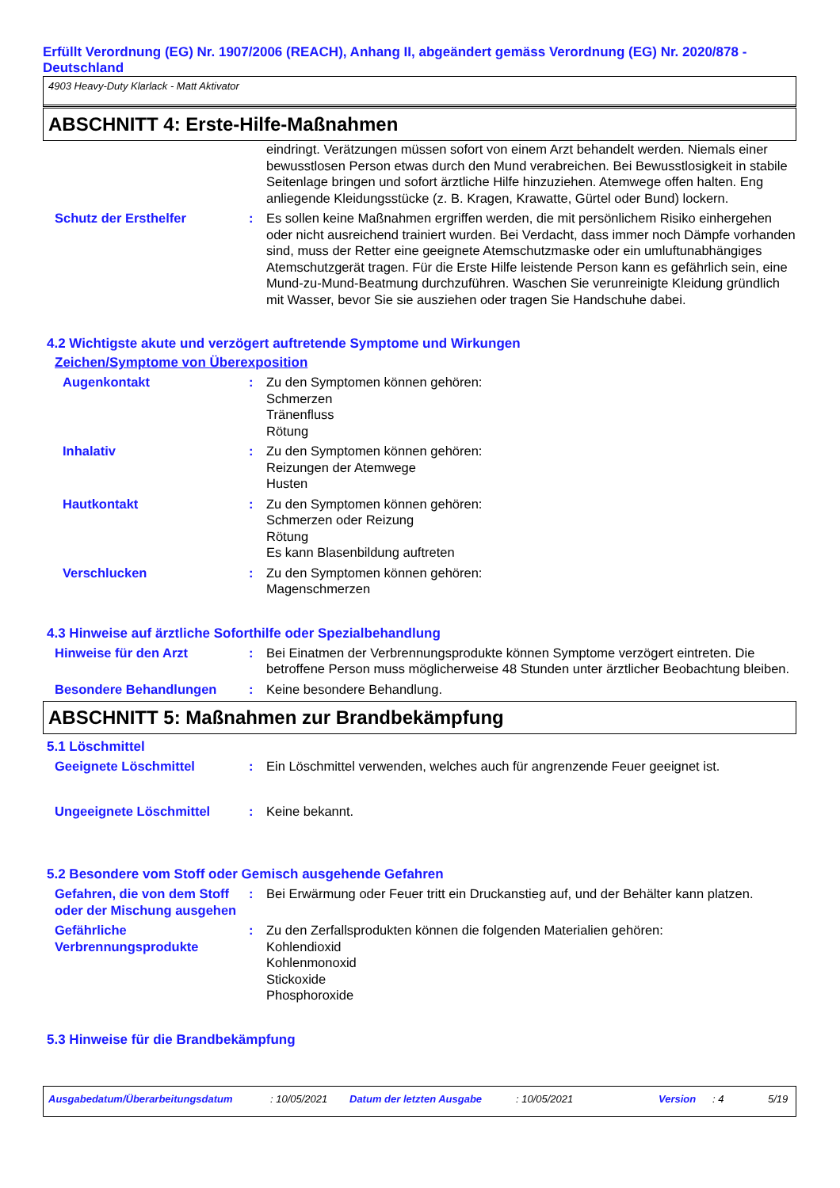Erfüllt Verordnung (EG) Nr. 1907/2006 (REACH), Anhang II, abgeändert gemäss Verordnung (EG) Nr. 2020/878 - Deutschland
4903 Heavy-Duty Klarlack - Matt Aktivator
ABSCHNITT 4: Erste-Hilfe-Maßnahmen
eindringt. Verätzungen müssen sofort von einem Arzt behandelt werden. Niemals einer bewusstlosen Person etwas durch den Mund verabreichen. Bei Bewusstlosigkeit in stabile Seitenlage bringen und sofort ärztliche Hilfe hinzuziehen. Atemwege offen halten. Eng anliegende Kleidungsstücke (z. B. Kragen, Krawatte, Gürtel oder Bund) lockern.
Schutz der Ersthelfer : Es sollen keine Maßnahmen ergriffen werden, die mit persönlichem Risiko einhergehen oder nicht ausreichend trainiert wurden. Bei Verdacht, dass immer noch Dämpfe vorhanden sind, muss der Retter eine geeignete Atemschutzmaske oder ein umluftunabhängiges Atemschutzgerät tragen. Für die Erste Hilfe leistende Person kann es gefährlich sein, eine Mund-zu-Mund-Beatmung durchzuführen. Waschen Sie verunreinigte Kleidung gründlich mit Wasser, bevor Sie sie ausziehen oder tragen Sie Handschuhe dabei.
4.2 Wichtigste akute und verzögert auftretende Symptome und Wirkungen
Zeichen/Symptome von Überexposition
Augenkontakt : Zu den Symptomen können gehören:
Schmerzen
Tränenfluss
Rötung
Inhalativ : Zu den Symptomen können gehören:
Reizungen der Atemwege
Husten
Hautkontakt : Zu den Symptomen können gehören:
Schmerzen oder Reizung
Rötung
Es kann Blasenbildung auftreten
Verschlucken : Zu den Symptomen können gehören:
Magenschmerzen
4.3 Hinweise auf ärztliche Soforthilfe oder Spezialbehandlung
Hinweise für den Arzt : Bei Einatmen der Verbrennungsprodukte können Symptome verzögert eintreten. Die betroffene Person muss möglicherweise 48 Stunden unter ärztlicher Beobachtung bleiben.
Besondere Behandlungen : Keine besondere Behandlung.
ABSCHNITT 5: Maßnahmen zur Brandbekämpfung
5.1 Löschmittel
Geeignete Löschmittel : Ein Löschmittel verwenden, welches auch für angrenzende Feuer geeignet ist.
Ungeeignete Löschmittel : Keine bekannt.
5.2 Besondere vom Stoff oder Gemisch ausgehende Gefahren
Gefahren, die von dem Stoff oder der Mischung ausgehen
: Bei Erwärmung oder Feuer tritt ein Druckanstieg auf, und der Behälter kann platzen.
Gefährliche Verbrennungsprodukte
: Zu den Zerfallsprodukten können die folgenden Materialien gehören:
Kohlendioxid
Kohlenmonoxid
Stickoxide
Phosphoroxide
5.3 Hinweise für die Brandbekämpfung
Ausgabedatum/Überarbeitungsdatum: 10/05/2021 Datum der letzten Ausgabe: 10/05/2021 Version: 4 5/19